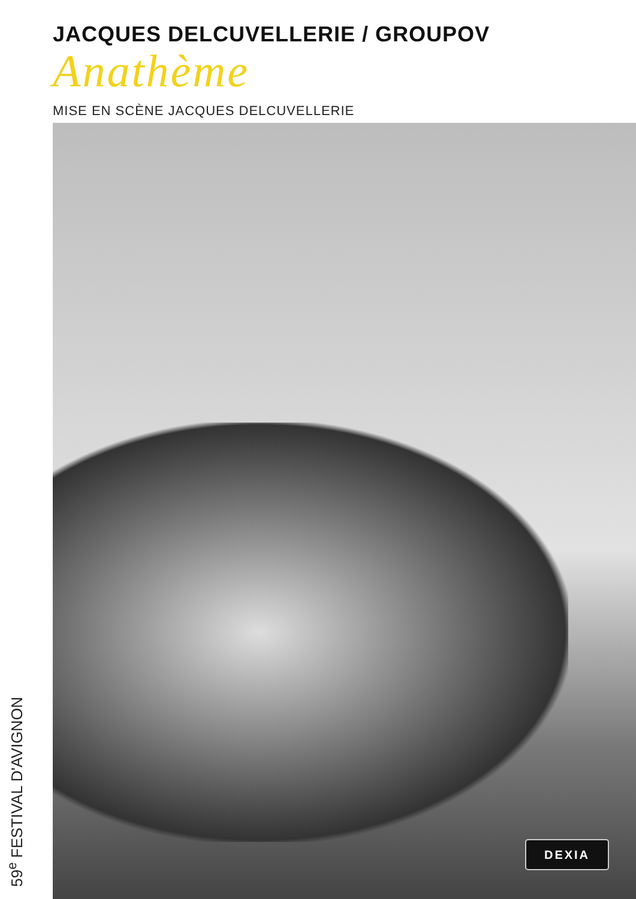JACQUES DELCUVELLERIE / GROUPOV
Anathème
MISE EN SCÈNE JACQUES DELCUVELLERIE
DEXIA
59<sup>e</sup> FESTIVAL D'AVIGNON